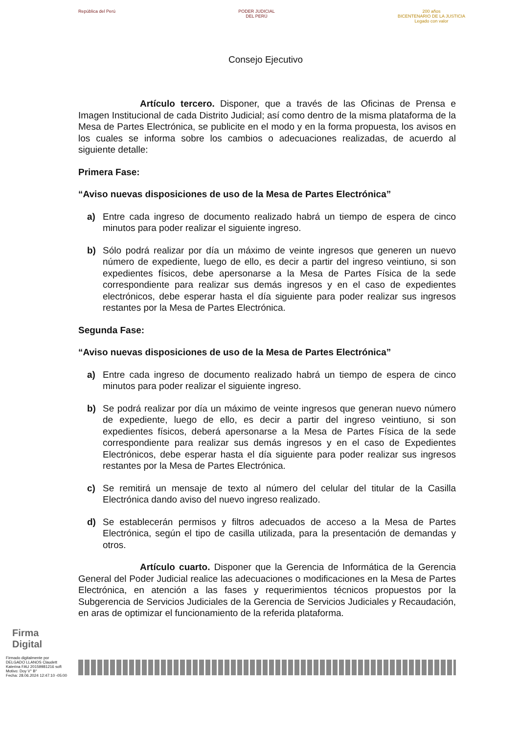República del Perú PODER JUDICIAL
DEL PERÚ
200 años
BICENTENARIO DE LA JUSTICIA
Legado con valor
Consejo Ejecutivo
Artículo tercero. Disponer, que a través de las Oficinas de Prensa e Imagen Institucional de cada Distrito Judicial; así como dentro de la misma plataforma de la Mesa de Partes Electrónica, se publicite en el modo y en la forma propuesta, los avisos en los cuales se informa sobre los cambios o adecuaciones realizadas, de acuerdo al siguiente detalle:
Primera Fase:
“Aviso nuevas disposiciones de uso de la Mesa de Partes Electrónica”
a) Entre cada ingreso de documento realizado habrá un tiempo de espera de cinco minutos para poder realizar el siguiente ingreso.
b) Sólo podrá realizar por día un máximo de veinte ingresos que generen un nuevo número de expediente, luego de ello, es decir a partir del ingreso veintiuno, si son expedientes físicos, debe apersonarse a la Mesa de Partes Física de la sede correspondiente para realizar sus demás ingresos y en el caso de expedientes electrónicos, debe esperar hasta el día siguiente para poder realizar sus ingresos restantes por la Mesa de Partes Electrónica.
Segunda Fase:
“Aviso nuevas disposiciones de uso de la Mesa de Partes Electrónica”
a) Entre cada ingreso de documento realizado habrá un tiempo de espera de cinco minutos para poder realizar el siguiente ingreso.
b) Se podrá realizar por día un máximo de veinte ingresos que generan nuevo número de expediente, luego de ello, es decir a partir del ingreso veintiuno, si son expedientes físicos, deberá apersonarse a la Mesa de Partes Física de la sede correspondiente para realizar sus demás ingresos y en el caso de Expedientes Electrónicos, debe esperar hasta el día siguiente para poder realizar sus ingresos restantes por la Mesa de Partes Electrónica.
c) Se remitirá un mensaje de texto al número del celular del titular de la Casilla Electrónica dando aviso del nuevo ingreso realizado.
d) Se establecerán permisos y filtros adecuados de acceso a la Mesa de Partes Electrónica, según el tipo de casilla utilizada, para la presentación de demandas y otros.
Artículo cuarto. Disponer que la Gerencia de Informática de la Gerencia General del Poder Judicial realice las adecuaciones o modificaciones en la Mesa de Partes Electrónica, en atención a las fases y requerimientos técnicos propuestos por la Subgerencia de Servicios Judiciales de la Gerencia de Servicios Judiciales y Recaudación, en aras de optimizar el funcionamiento de la referida plataforma.
Firma
Digital
Firmado digitalmente por
DELGADO LLANOS Claudett
Katerina FAU 20159981216 soft
Motivo: Doy V° B°
Fecha: 28.06.2024 12:47:10 -05:00